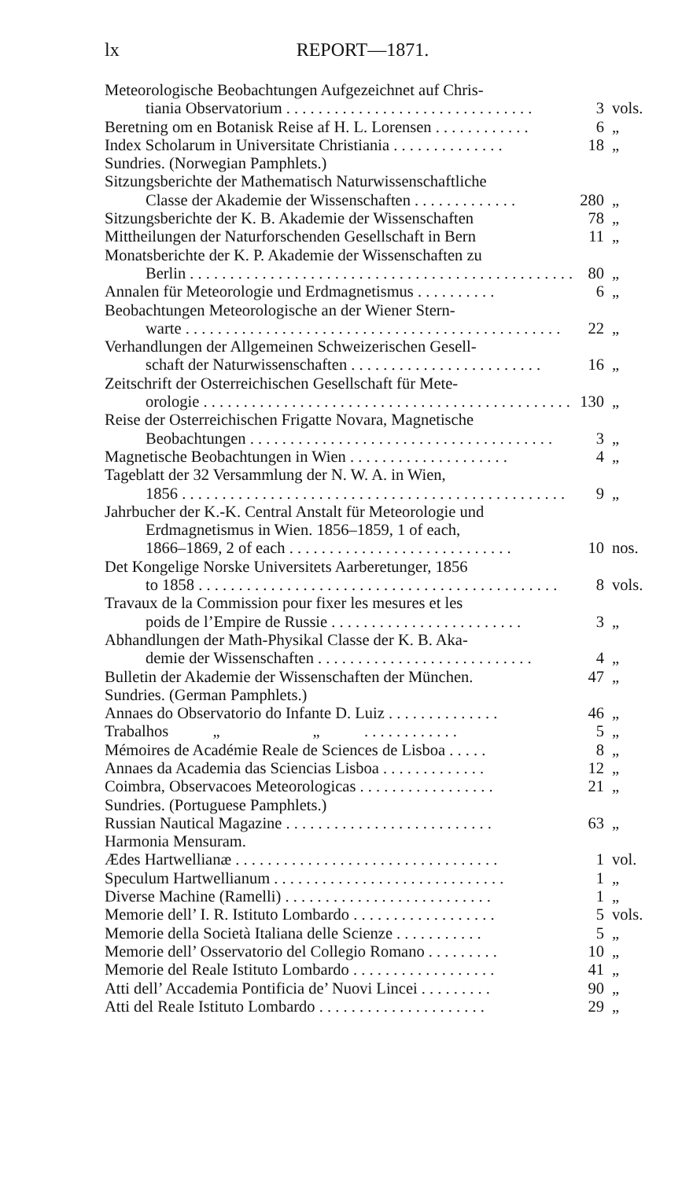lx REPORT—1871.
Meteorologische Beobachtungen Aufgezeichnet auf Chris-
tiania Observatorium . . . . . . . . . . . . . . . . . . . . . . . . . . . . . . . 3 vols.
Beretning om en Botanisk Reise af H. L. Lorensen . . . . . . . . . . . . 6 „
Index Scholarum in Universitate Christiania . . . . . . . . . . . . . . 18 „
Sundries. (Norwegian Pamphlets.)
Sitzungsberichte der Mathematisch Naturwissenschaftliche
Classe der Akademie der Wissenschaften . . . . . . . . . . . . . 280 „
Sitzungsberichte der K. B. Akademie der Wissenschaften 78 „
Mittheilungen der Naturforschenden Gesellschaft in Bern 11 „
Monatsberichte der K. P. Akademie der Wissenschaften zu
Berlin . . . . . . . . . . . . . . . . . . . . . . . . . . . . . . . . . . . . . . . . . . . . . . . . 80 „
Annalen für Meteorologie und Erdmagnetismus . . . . . . . . . . 6 „
Beobachtungen Meteorologische an der Wiener Stern-
warte . . . . . . . . . . . . . . . . . . . . . . . . . . . . . . . . . . . . . . . . . . . . . . . 22 „
Verhandlungen der Allgemeinen Schweizerischen Gesell-
schaft der Naturwissenschaften . . . . . . . . . . . . . . . . . . . . . . . . 16 „
Zeitschrift der Osterreichischen Gesellschaft für Mete-
orologie . . . . . . . . . . . . . . . . . . . . . . . . . . . . . . . . . . . . . . . . . . . . . . 130 „
Reise der Osterreichischen Frigatte Novara, Magnetische
Beobachtungen . . . . . . . . . . . . . . . . . . . . . . . . . . . . . . . . . . . . . . 3 „
Magnetische Beobachtungen in Wien . . . . . . . . . . . . . . . . . . . . 4 „
Tageblatt der 32 Versammlung der N. W. A. in Wien,
1856 . . . . . . . . . . . . . . . . . . . . . . . . . . . . . . . . . . . . . . . . . . . . . . . . 9 „
Jahrbucher der K.-K. Central Anstalt für Meteorologie und
Erdmagnetismus in Wien. 1856–1859, 1 of each,
1866–1869, 2 of each . . . . . . . . . . . . . . . . . . . . . . . . . . . . 10 nos.
Det Kongelige Norske Universitets Aarberetunger, 1856
to 1858 . . . . . . . . . . . . . . . . . . . . . . . . . . . . . . . . . . . . . . . . . . . . . 8 vols.
Travaux de la Commission pour fixer les mesures et les
poids de l’Empire de Russie . . . . . . . . . . . . . . . . . . . . . . . . 3 „
Abhandlungen der Math-Physikal Classe der K. B. Aka-
demie der Wissenschaften . . . . . . . . . . . . . . . . . . . . . . . . . . . 4 „
Bulletin der Akademie der Wissenschaften der München. 47 „
Sundries. (German Pamphlets.)
Annaes do Observatorio do Infante D. Luiz . . . . . . . . . . . . . . 46 „
Trabalhos „ „ . . . . . . . . . . . . 5 „
Mémoires de Académie Reale de Sciences de Lisboa . . . . . 8 „
Annaes da Academia das Sciencias Lisboa . . . . . . . . . . . . . 12 „
Coimbra, Observacoes Meteorologicas . . . . . . . . . . . . . . . . . 21 „
Sundries. (Portuguese Pamphlets.)
Russian Nautical Magazine . . . . . . . . . . . . . . . . . . . . . . . . . . 63 „
Harmonia Mensuram.
Ædes Hartwellianæ . . . . . . . . . . . . . . . . . . . . . . . . . . . . . . . . . 1 vol.
Speculum Hartwellianum . . . . . . . . . . . . . . . . . . . . . . . . . . . . . 1 „
Diverse Machine (Ramelli) . . . . . . . . . . . . . . . . . . . . . . . . . . 1 „
Memorie dell’ I. R. Istituto Lombardo . . . . . . . . . . . . . . . . . . 5 vols.
Memorie della Società Italiana delle Scienze . . . . . . . . . . . 5 „
Memorie dell’ Osservatorio del Collegio Romano . . . . . . . . . 10 „
Memorie del Reale Istituto Lombardo . . . . . . . . . . . . . . . . . . 41 „
Atti dell’ Accademia Pontificia de’ Nuovi Lincei . . . . . . . . . 90 „
Atti del Reale Istituto Lombardo . . . . . . . . . . . . . . . . . . . . . 29 „